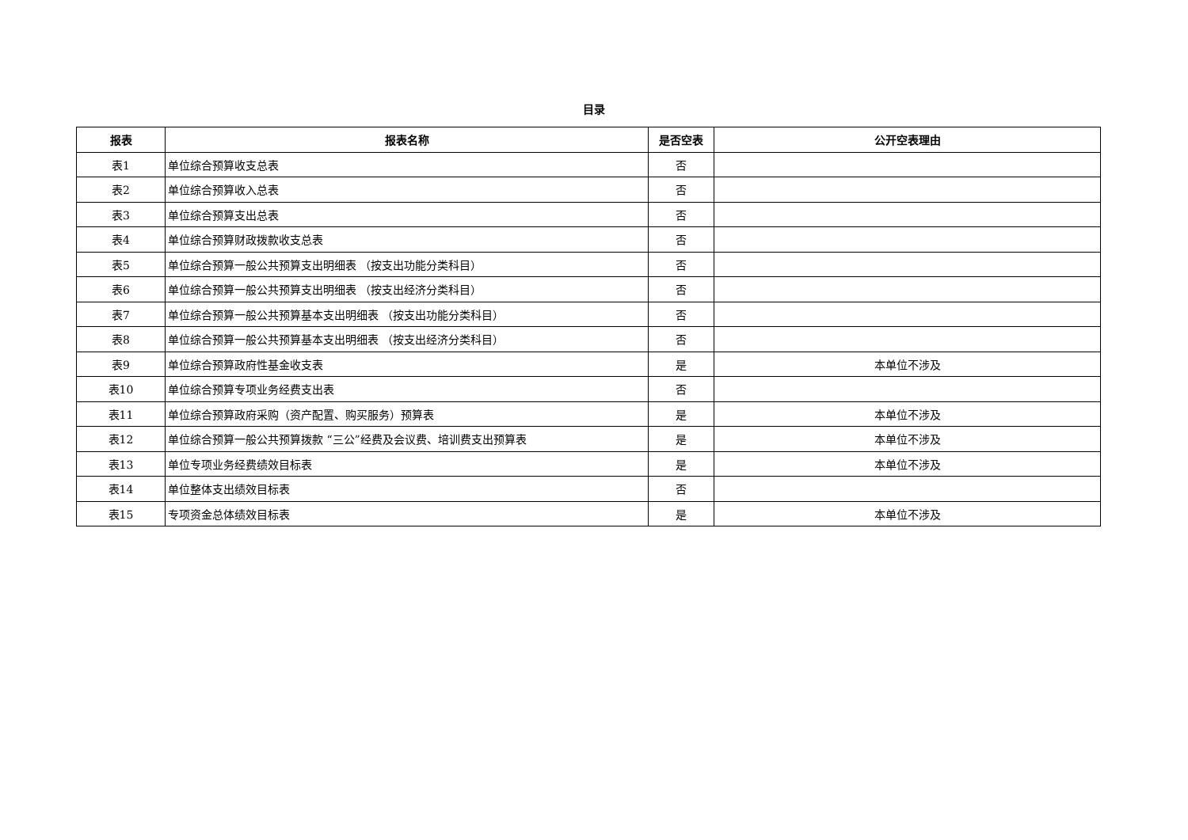目录
| 报表 | 报表名称 | 是否空表 | 公开空表理由 |
| --- | --- | --- | --- |
| 表1 | 单位综合预算收支总表 | 否 | |
| 表2 | 单位综合预算收入总表 | 否 | |
| 表3 | 单位综合预算支出总表 | 否 | |
| 表4 | 单位综合预算财政拨款收支总表 | 否 | |
| 表5 | 单位综合预算一般公共预算支出明细表 （按支出功能分类科目） | 否 | |
| 表6 | 单位综合预算一般公共预算支出明细表 （按支出经济分类科目） | 否 | |
| 表7 | 单位综合预算一般公共预算基本支出明细表 （按支出功能分类科目） | 否 | |
| 表8 | 单位综合预算一般公共预算基本支出明细表 （按支出经济分类科目） | 否 | |
| 表9 | 单位综合预算政府性基金收支表 | 是 | 本单位不涉及 |
| 表10 | 单位综合预算专项业务经费支出表 | 否 | |
| 表11 | 单位综合预算政府采购（资产配置、购买服务）预算表 | 是 | 本单位不涉及 |
| 表12 | 单位综合预算一般公共预算拨款 “三公”经费及会议费、培训费支出预算表 | 是 | 本单位不涉及 |
| 表13 | 单位专项业务经费绩效目标表 | 是 | 本单位不涉及 |
| 表14 | 单位整体支出绩效目标表 | 否 | |
| 表15 | 专项资金总体绩效目标表 | 是 | 本单位不涉及 |